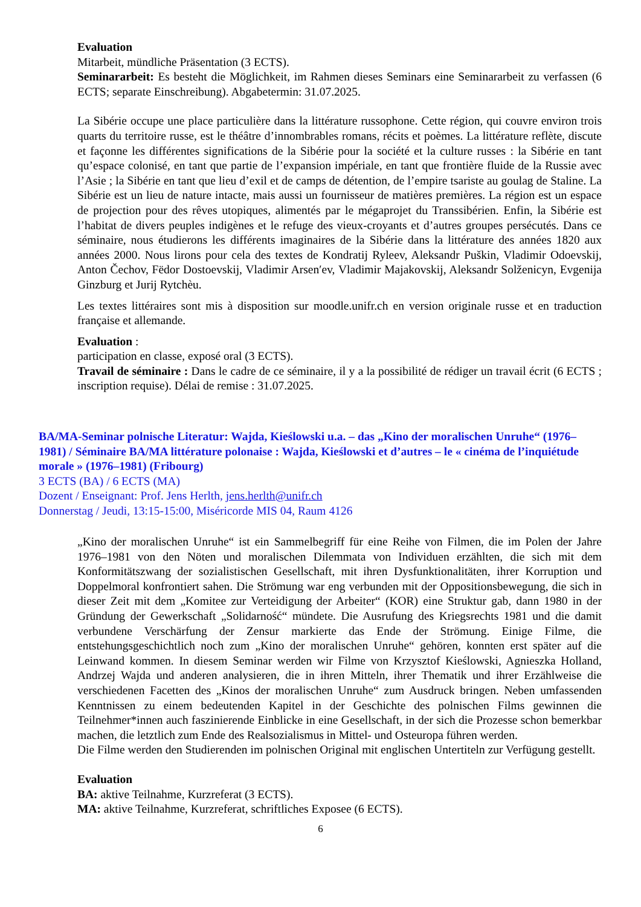Evaluation
Mitarbeit, mündliche Präsentation (3 ECTS).
Seminararbeit: Es besteht die Möglichkeit, im Rahmen dieses Seminars eine Seminararbeit zu verfassen (6 ECTS; separate Einschreibung). Abgabetermin: 31.07.2025.
La Sibérie occupe une place particulière dans la littérature russophone. Cette région, qui couvre environ trois quarts du territoire russe, est le théâtre d’innombrables romans, récits et poèmes. La littérature reflète, discute et façonne les différentes significations de la Sibérie pour la société et la culture russes : la Sibérie en tant qu’espace colonisé, en tant que partie de l’expansion impériale, en tant que frontière fluide de la Russie avec l’Asie ; la Sibérie en tant que lieu d’exil et de camps de détention, de l’empire tsariste au goulag de Staline. La Sibérie est un lieu de nature intacte, mais aussi un fournisseur de matières premières. La région est un espace de projection pour des rêves utopiques, alimentés par le mégaprojet du Transsibérien. Enfin, la Sibérie est l’habitat de divers peuples indigènes et le refuge des vieux-croyants et d’autres groupes persécutés. Dans ce séminaire, nous étudierons les différents imaginaires de la Sibérie dans la littérature des années 1820 aux années 2000. Nous lirons pour cela des textes de Kondratij Ryleev, Aleksandr Puškin, Vladimir Odoevskij, Anton Čechov, Fëdor Dostoevskij, Vladimir Arsen′ev, Vladimir Majakovskij, Aleksandr Solženicyn, Evgenija Ginzburg et Jurij Rytchèu.
Les textes littéraires sont mis à disposition sur moodle.unifr.ch en version originale russe et en traduction française et allemande.
Evaluation :
participation en classe, exposé oral (3 ECTS).
Travail de séminaire : Dans le cadre de ce séminaire, il y a la possibilité de rédiger un travail écrit (6 ECTS ; inscription requise). Délai de remise : 31.07.2025.
BA/MA-Seminar polnische Literatur: Wajda, Kieślowski u.a. – das „Kino der moralischen Unruhe“ (1976–1981) / Séminaire BA/MA littérature polonaise : Wajda, Kieślowski et d’autres – le « cinéma de l’inquiétude morale » (1976–1981) (Fribourg)
3 ECTS (BA) / 6 ECTS (MA)
Dozent / Enseignant: Prof. Jens Herlth, jens.herlth@unifr.ch
Donnerstag / Jeudi, 13:15-15:00, Miséricorde MIS 04, Raum 4126
„Kino der moralischen Unruhe“ ist ein Sammelbegriff für eine Reihe von Filmen, die im Polen der Jahre 1976–1981 von den Nöten und moralischen Dilemmata von Individuen erzählten, die sich mit dem Konformitätszwang der sozialistischen Gesellschaft, mit ihren Dysfunktionalitäten, ihrer Korruption und Doppelmoral konfrontiert sahen. Die Strömung war eng verbunden mit der Oppositionsbewegung, die sich in dieser Zeit mit dem „Komitee zur Verteidigung der Arbeiter“ (KOR) eine Struktur gab, dann 1980 in der Gründung der Gewerkschaft „Solidarność“ mündete. Die Ausrufung des Kriegsrechts 1981 und die damit verbundene Verschärfung der Zensur markierte das Ende der Strömung. Einige Filme, die entstehungsgeschichtlich noch zum „Kino der moralischen Unruhe“ gehören, konnten erst später auf die Leinwand kommen. In diesem Seminar werden wir Filme von Krzysztof Kieślowski, Agnieszka Holland, Andrzej Wajda und anderen analysieren, die in ihren Mitteln, ihrer Thematik und ihrer Erzählweise die verschiedenen Facetten des „Kinos der moralischen Unruhe“ zum Ausdruck bringen. Neben umfassenden Kenntnissen zu einem bedeutenden Kapitel in der Geschichte des polnischen Films gewinnen die Teilnehmer*innen auch faszinierende Einblicke in eine Gesellschaft, in der sich die Prozesse schon bemerkbar machen, die letztlich zum Ende des Realsozialismus in Mittel- und Osteuropa führen werden.
Die Filme werden den Studierenden im polnischen Original mit englischen Untertiteln zur Verfügung gestellt.
Evaluation
BA: aktive Teilnahme, Kurzreferat (3 ECTS).
MA: aktive Teilnahme, Kurzreferat, schriftliches Exposee (6 ECTS).
6